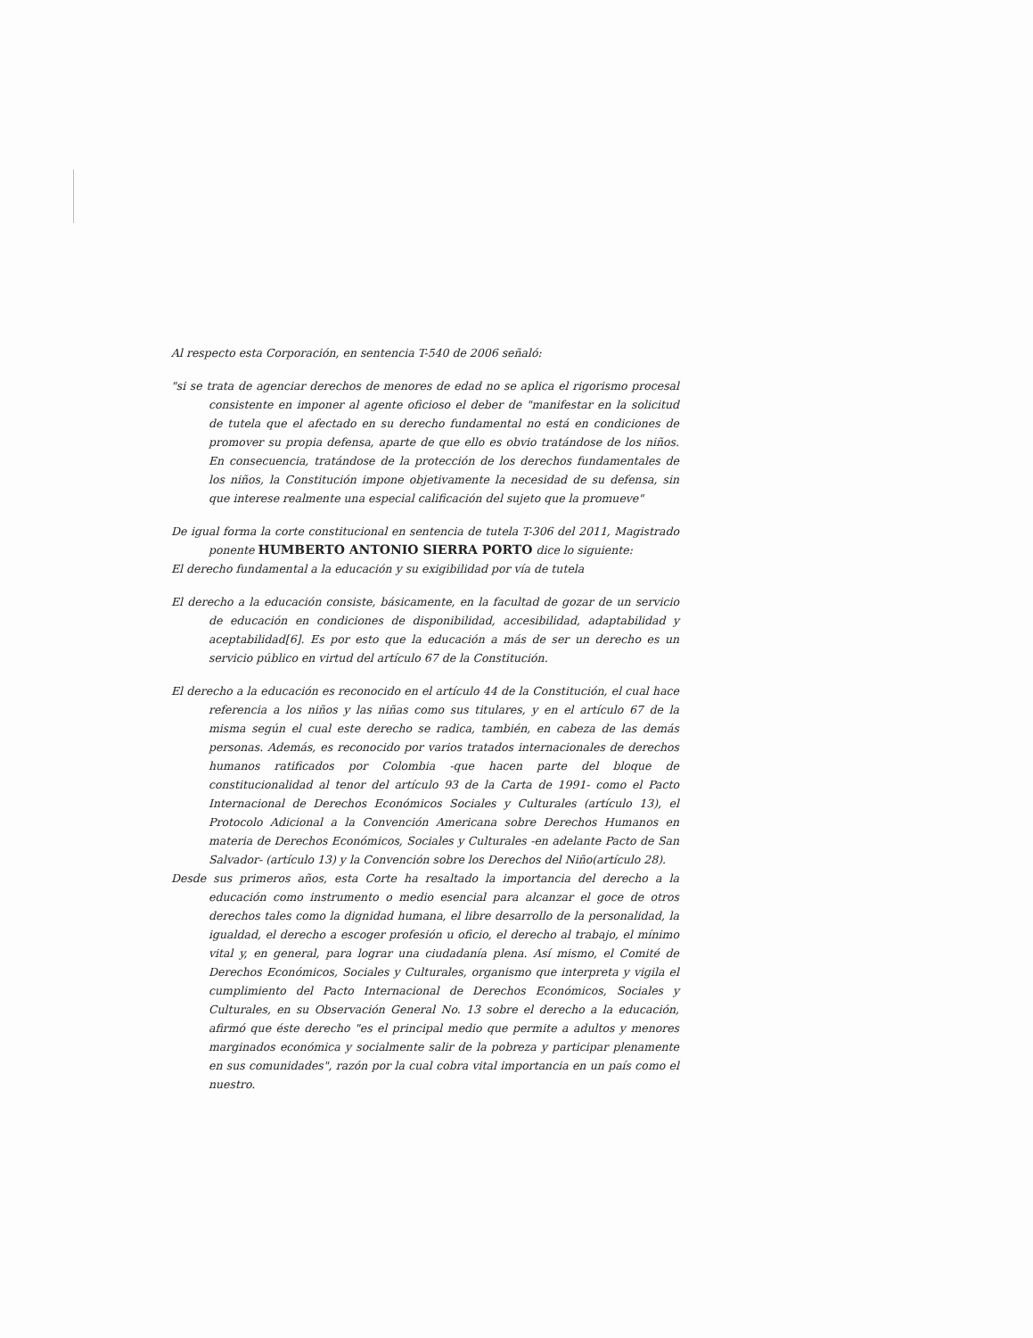Al respecto esta Corporación, en sentencia T-540 de 2006 señaló:
"si se trata de agenciar derechos de menores de edad no se aplica el rigorismo procesal consistente en imponer al agente oficioso el deber de "manifestar en la solicitud de tutela que el afectado en su derecho fundamental no está en condiciones de promover su propia defensa, aparte de que ello es obvio tratándose de los niños. En consecuencia, tratándose de la protección de los derechos fundamentales de los niños, la Constitución impone objetivamente la necesidad de su defensa, sin que interese realmente una especial calificación del sujeto que la promueve"
De igual forma la corte constitucional en sentencia de tutela T-306 del 2011, Magistrado ponente HUMBERTO ANTONIO SIERRA PORTO dice lo siguiente:
El derecho fundamental a la educación y su exigibilidad por vía de tutela
El derecho a la educación consiste, básicamente, en la facultad de gozar de un servicio de educación en condiciones de disponibilidad, accesibilidad, adaptabilidad y aceptabilidad[6]. Es por esto que la educación a más de ser un derecho es un servicio público en virtud del artículo 67 de la Constitución.
El derecho a la educación es reconocido en el artículo 44 de la Constitución, el cual hace referencia a los niños y las niñas como sus titulares, y en el artículo 67 de la misma según el cual este derecho se radica, también, en cabeza de las demás personas. Además, es reconocido por varios tratados internacionales de derechos humanos ratificados por Colombia -que hacen parte del bloque de constitucionalidad al tenor del artículo 93 de la Carta de 1991- como el Pacto Internacional de Derechos Económicos Sociales y Culturales (artículo 13), el Protocolo Adicional a la Convención Americana sobre Derechos Humanos en materia de Derechos Económicos, Sociales y Culturales -en adelante Pacto de San Salvador- (artículo 13) y la Convención sobre los Derechos del Niño(artículo 28).
Desde sus primeros años, esta Corte ha resaltado la importancia del derecho a la educación como instrumento o medio esencial para alcanzar el goce de otros derechos tales como la dignidad humana, el libre desarrollo de la personalidad, la igualdad, el derecho a escoger profesión u oficio, el derecho al trabajo, el mínimo vital y, en general, para lograr una ciudadanía plena. Así mismo, el Comité de Derechos Económicos, Sociales y Culturales, organismo que interpreta y vigila el cumplimiento del Pacto Internacional de Derechos Económicos, Sociales y Culturales, en su Observación General No. 13 sobre el derecho a la educación, afirmó que éste derecho "es el principal medio que permite a adultos y menores marginados económica y socialmente salir de la pobreza y participar plenamente en sus comunidades", razón por la cual cobra vital importancia en un país como el nuestro.